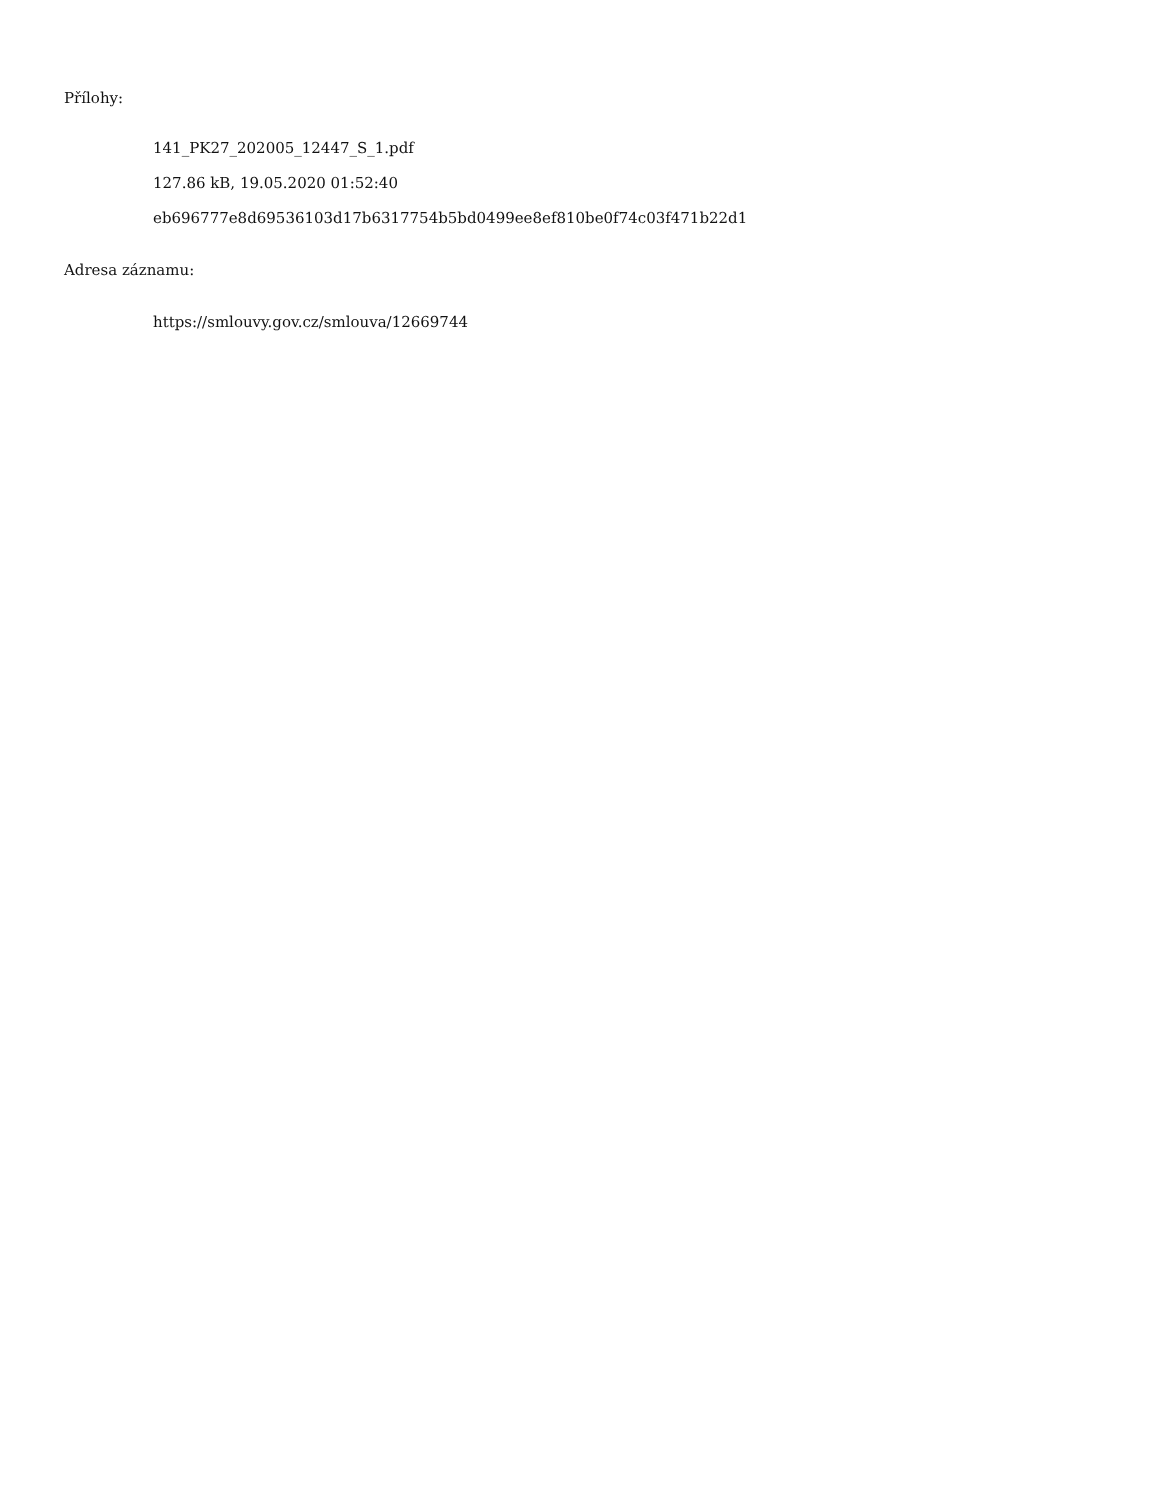Přílohy:
141_PK27_202005_12447_S_1.pdf
127.86 kB, 19.05.2020 01:52:40
eb696777e8d69536103d17b6317754b5bd0499ee8ef810be0f74c03f471b22d1
Adresa záznamu:
https://smlouvy.gov.cz/smlouva/12669744